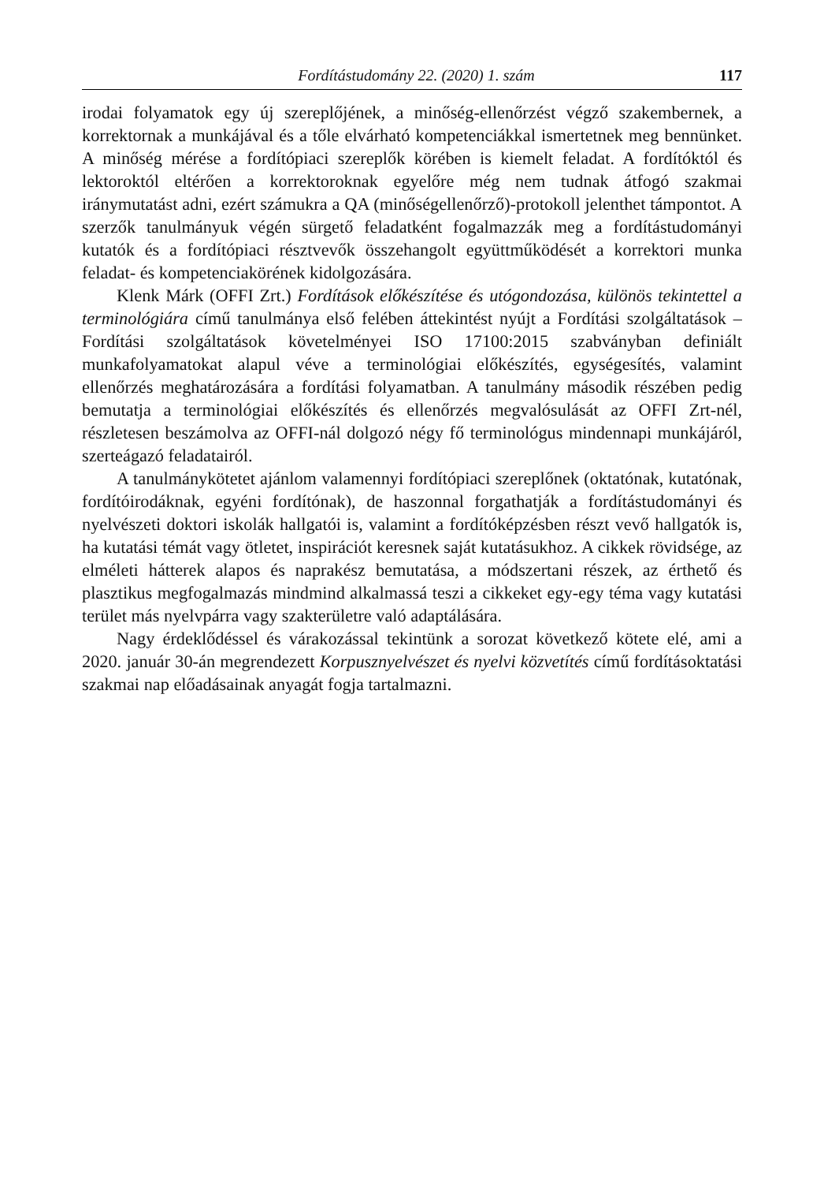Fordítástudomány 22. (2020) 1. szám 117
irodai folyamatok egy új szereplőjének, a minőség-ellenőrzést végző szakembernek, a korrektornak a munkájával és a tőle elvárható kompetenciákkal ismertetnek meg bennünket. A minőség mérése a fordítópiaci szereplők körében is kiemelt feladat. A fordítóktól és lektoroktól eltérően a korrektoroknak egyelőre még nem tudnak átfogó szakmai iránymutatást adni, ezért számukra a QA (minőségellenőrző)-protokoll jelenthet támpontot. A szerzők tanulmányuk végén sürgető feladatként fogalmazzák meg a fordítástudományi kutatók és a fordítópiaci résztvevők összehangolt együttműködését a korrektori munka feladat- és kompetenciakörének kidolgozására.
Klenk Márk (OFFI Zrt.) Fordítások előkészítése és utógondozása, különös tekintettel a terminológiára című tanulmánya első felében áttekintést nyújt a Fordítási szolgáltatások – Fordítási szolgáltatások követelményei ISO 17100:2015 szabványban definiált munkafolyamatokat alapul véve a terminológiai előkészítés, egységesítés, valamint ellenőrzés meghatározására a fordítási folyamatban. A tanulmány második részében pedig bemutatja a terminológiai előkészítés és ellenőrzés megvalósulását az OFFI Zrt-nél, részletesen beszámolva az OFFI-nál dolgozó négy fő terminológus mindennapi munkájáról, szerteágazó feladatairól.
A tanulmánykötetet ajánlom valamennyi fordítópiaci szereplőnek (oktatónak, kutatónak, fordítóirodáknak, egyéni fordítónak), de haszonnal forgathatják a fordítástudományi és nyelvészeti doktori iskolák hallgatói is, valamint a fordítóképzésben részt vevő hallgatók is, ha kutatási témát vagy ötletet, inspirációt keresnek saját kutatásukhoz. A cikkek rövidsége, az elméleti hátterek alapos és naprakész bemutatása, a módszertani részek, az érthető és plasztikus megfogalmazás mindmind alkalmassá teszi a cikkeket egy-egy téma vagy kutatási terület más nyelvpárra vagy szakterületre való adaptálására.
Nagy érdeklődéssel és várakozással tekintünk a sorozat következő kötete elé, ami a 2020. január 30-án megrendezett Korpusznyelvészet és nyelvi közvetítés című fordításoktatási szakmai nap előadásainak anyagát fogja tartalmazni.